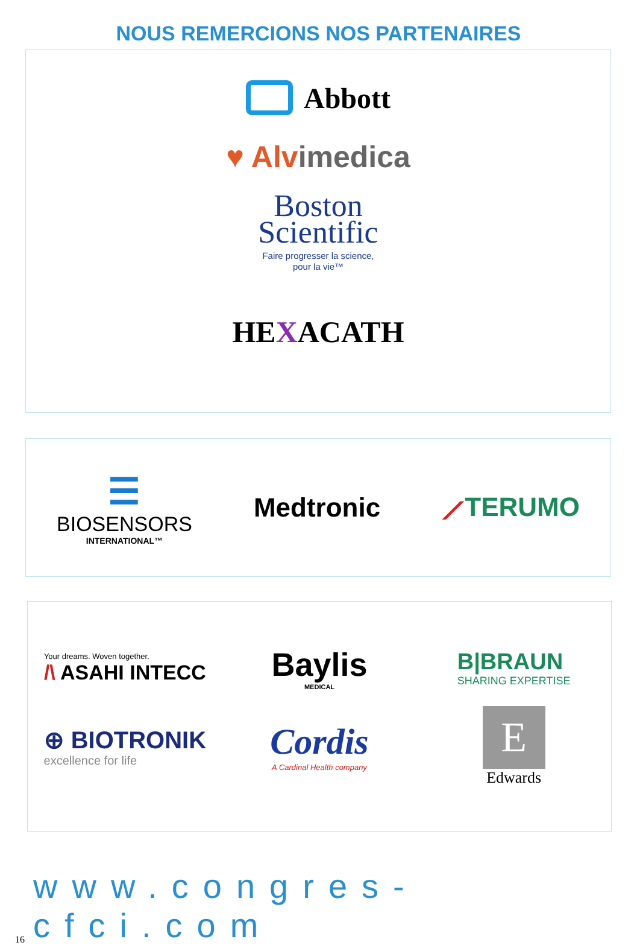NOUS REMERCIONS NOS PARTENAIRES
Abbott
♥ Alvimedica
Boston
Scientific
Faire progresser la science,
pour la vie™
HEXACATH
☰
BIOSENSORS
INTERNATIONAL™
Medtronic ⟋TERUMO
Your dreams. Woven together.
/\ ASAHI INTECC
Baylis
MEDICAL
B|BRAUN
SHARING EXPERTISE
⊕ BIOTRONIK
excellence for life
Cordis
A Cardinal Health company
E
Edwards
16 www.congres-cfci.com